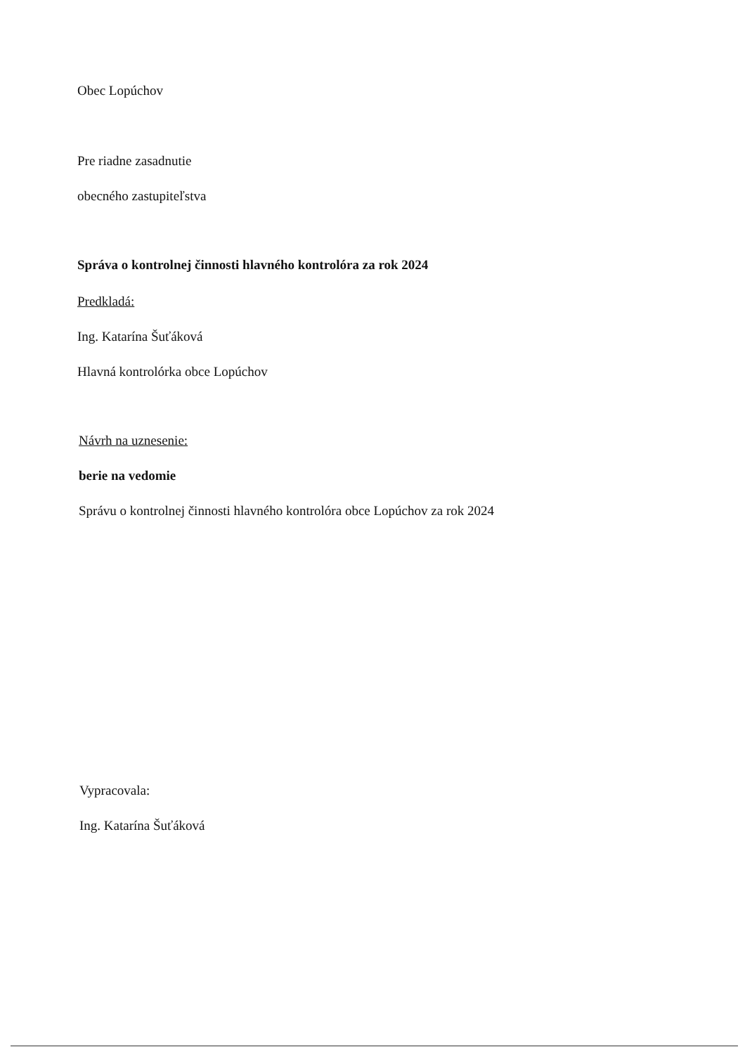Obec Lopúchov
Pre riadne zasadnutie
obecného zastupiteľstva
Správa o kontrolnej činnosti hlavného kontrolóra za rok 2024
Predkladá:
Ing. Katarína Šuťáková
Hlavná kontrolórka obce Lopúchov
Návrh na uznesenie:
berie na vedomie
Správu o kontrolnej činnosti hlavného kontrolóra obce Lopúchov za rok 2024
Vypracovala:
Ing. Katarína Šuťáková